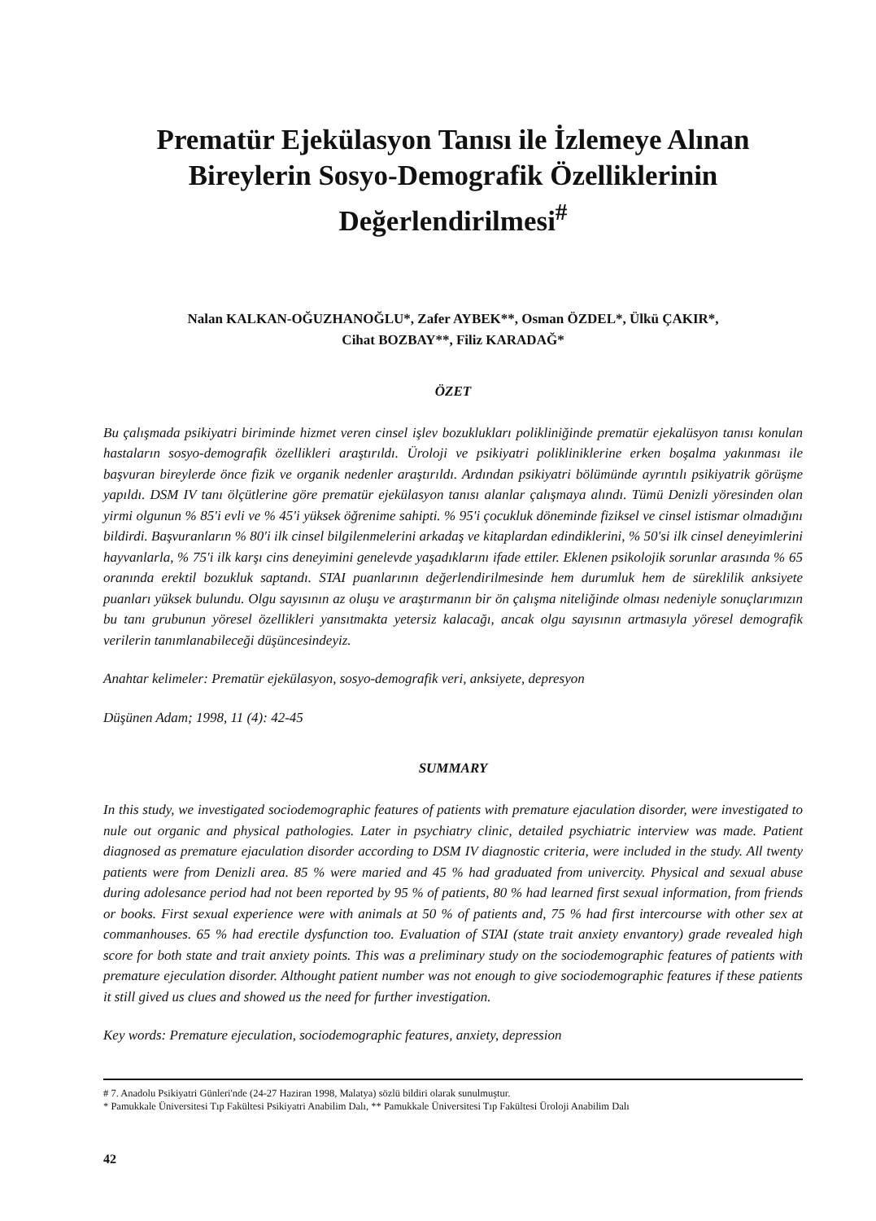Prematür Ejekülasyon Tanısı ile İzlemeye Alınan Bireylerin Sosyo-Demografik Özelliklerinin Değerlendirilmesi<sup>#</sup>
Nalan KALKAN-OĞUZHANOĞLU*, Zafer AYBEK**, Osman ÖZDEL*, Ülkü ÇAKIR*,
Cihat BOZBAY**, Filiz KARADAĞ*
ÖZET
Bu çalışmada psikiyatri biriminde hizmet veren cinsel işlev bozuklukları polikliniğinde prematür ejekalüsyon tanısı konulan hastaların sosyo-demografik özellikleri araştırıldı. Üroloji ve psikiyatri polikliniklerine erken boşalma yakınması ile başvuran bireylerde önce fizik ve organik nedenler araştırıldı. Ardından psikiyatri bölümünde ayrıntılı psikiyatrik görüşme yapıldı. DSM IV tanı ölçütlerine göre prematür ejekülasyon tanısı alanlar çalışmaya alındı. Tümü Denizli yöresinden olan yirmi olgunun % 85'i evli ve % 45'i yüksek öğrenime sahipti. % 95'i çocukluk döneminde fiziksel ve cinsel istismar olmadığını bildirdi. Başvuranların % 80'i ilk cinsel bilgilenmelerini arkadaş ve kitaplardan edindiklerini, % 50'si ilk cinsel deneyimlerini hayvanlarla, % 75'i ilk karşı cins deneyimini genelevde yaşadıklarını ifade ettiler. Eklenen psikolojik sorunlar arasında % 65 oranında erektil bozukluk saptandı. STAI puanlarının değerlendirilmesinde hem durumluk hem de süreklilik anksiyete puanları yüksek bulundu. Olgu sayısının az oluşu ve araştırmanın bir ön çalışma niteliğinde olması nedeniyle sonuçlarımızın bu tanı grubunun yöresel özellikleri yansıtmakta yetersiz kalacağı, ancak olgu sayısının artmasıyla yöresel demografik verilerin tanımlanabileceği düşüncesindeyiz.
Anahtar kelimeler: Prematür ejekülasyon, sosyo-demografik veri, anksiyete, depresyon
Düşünen Adam; 1998, 11 (4): 42-45
SUMMARY
In this study, we investigated sociodemographic features of patients with premature ejaculation disorder, were investigated to nule out organic and physical pathologies. Later in psychiatry clinic, detailed psychiatric interview was made. Patient diagnosed as premature ejaculation disorder according to DSM IV diagnostic criteria, were included in the study. All twenty patients were from Denizli area. 85 % were maried and 45 % had graduated from univercity. Physical and sexual abuse during adolesance period had not been reported by 95 % of patients, 80 % had learned first sexual information, from friends or books. First sexual experience were with animals at 50 % of patients and, 75 % had first intercourse with other sex at commanhouses. 65 % had erectile dysfunction too. Evaluation of STAI (state trait anxiety envantory) grade revealed high score for both state and trait anxiety points. This was a preliminary study on the sociodemographic features of patients with premature ejeculation disorder. Althought patient number was not enough to give sociodemographic features if these patients it still gived us clues and showed us the need for further investigation.
Key words: Premature ejeculation, sociodemographic features, anxiety, depression
# 7. Anadolu Psikiyatri Günleri'nde (24-27 Haziran 1998, Malatya) sözlü bildiri olarak sunulmuştur.
* Pamukkale Üniversitesi Tıp Fakültesi Psikiyatri Anabilim Dalı, ** Pamukkale Üniversitesi Tıp Fakültesi Üroloji Anabilim Dalı
42